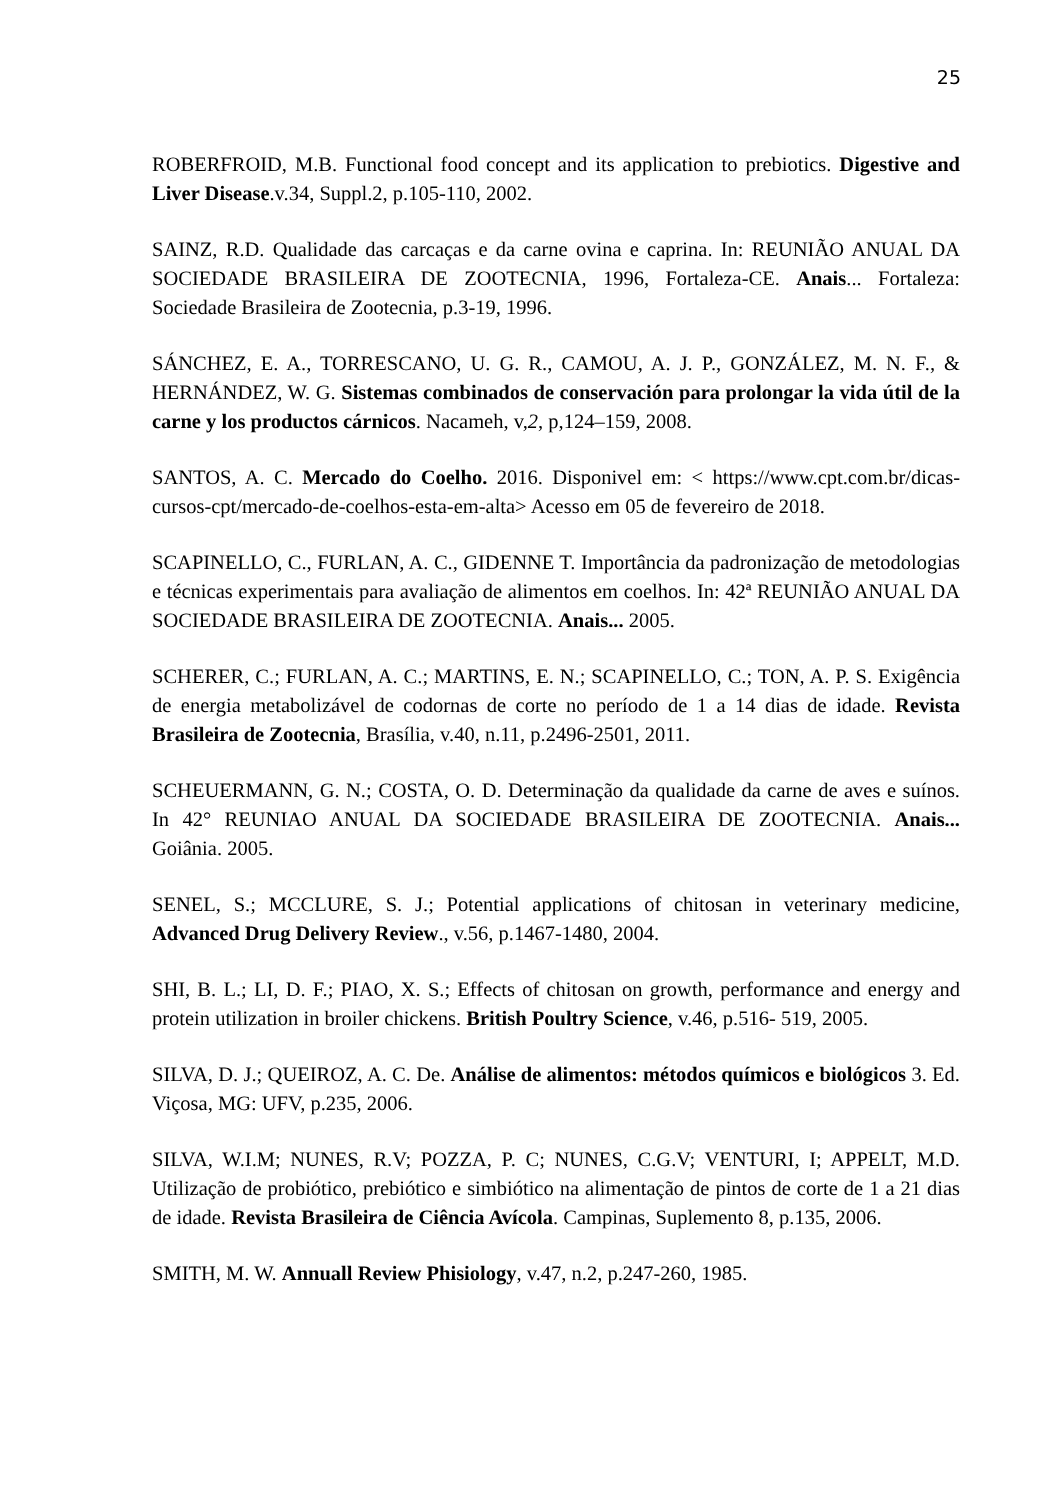25
ROBERFROID, M.B. Functional food concept and its application to prebiotics. Digestive and Liver Disease.v.34, Suppl.2, p.105-110, 2002.
SAINZ, R.D. Qualidade das carcaças e da carne ovina e caprina. In: REUNIÃO ANUAL DA SOCIEDADE BRASILEIRA DE ZOOTECNIA, 1996, Fortaleza-CE. Anais... Fortaleza: Sociedade Brasileira de Zootecnia, p.3-19, 1996.
SÁNCHEZ, E. A., TORRESCANO, U. G. R., CAMOU, A. J. P., GONZÁLEZ, M. N. F., & HERNÁNDEZ, W. G. Sistemas combinados de conservación para prolongar la vida útil de la carne y los productos cárnicos. Nacameh, v,2, p,124–159, 2008.
SANTOS, A. C. Mercado do Coelho. 2016. Disponivel em: < https://www.cpt.com.br/dicas-cursos-cpt/mercado-de-coelhos-esta-em-alta> Acesso em 05 de fevereiro de 2018.
SCAPINELLO, C., FURLAN, A. C., GIDENNE T. Importância da padronização de metodologias e técnicas experimentais para avaliação de alimentos em coelhos. In: 42ª REUNIÃO ANUAL DA SOCIEDADE BRASILEIRA DE ZOOTECNIA. Anais... 2005.
SCHERER, C.; FURLAN, A. C.; MARTINS, E. N.; SCAPINELLO, C.; TON, A. P. S. Exigência de energia metabolizável de codornas de corte no período de 1 a 14 dias de idade. Revista Brasileira de Zootecnia, Brasília, v.40, n.11, p.2496-2501, 2011.
SCHEUERMANN, G. N.; COSTA, O. D. Determinação da qualidade da carne de aves e suínos. In 42° REUNIAO ANUAL DA SOCIEDADE BRASILEIRA DE ZOOTECNIA. Anais... Goiânia. 2005.
SENEL, S.; MCCLURE, S. J.; Potential applications of chitosan in veterinary medicine, Advanced Drug Delivery Review., v.56, p.1467-1480, 2004.
SHI, B. L.; LI, D. F.; PIAO, X. S.; Effects of chitosan on growth, performance and energy and protein utilization in broiler chickens. British Poultry Science, v.46, p.516- 519, 2005.
SILVA, D. J.; QUEIROZ, A. C. De. Análise de alimentos: métodos químicos e biológicos 3. Ed. Viçosa, MG: UFV, p.235, 2006.
SILVA, W.I.M; NUNES, R.V; POZZA, P. C; NUNES, C.G.V; VENTURI, I; APPELT, M.D. Utilização de probiótico, prebiótico e simbiótico na alimentação de pintos de corte de 1 a 21 dias de idade. Revista Brasileira de Ciência Avícola. Campinas, Suplemento 8, p.135, 2006.
SMITH, M. W. Annuall Review Phisiology, v.47, n.2, p.247-260, 1985.